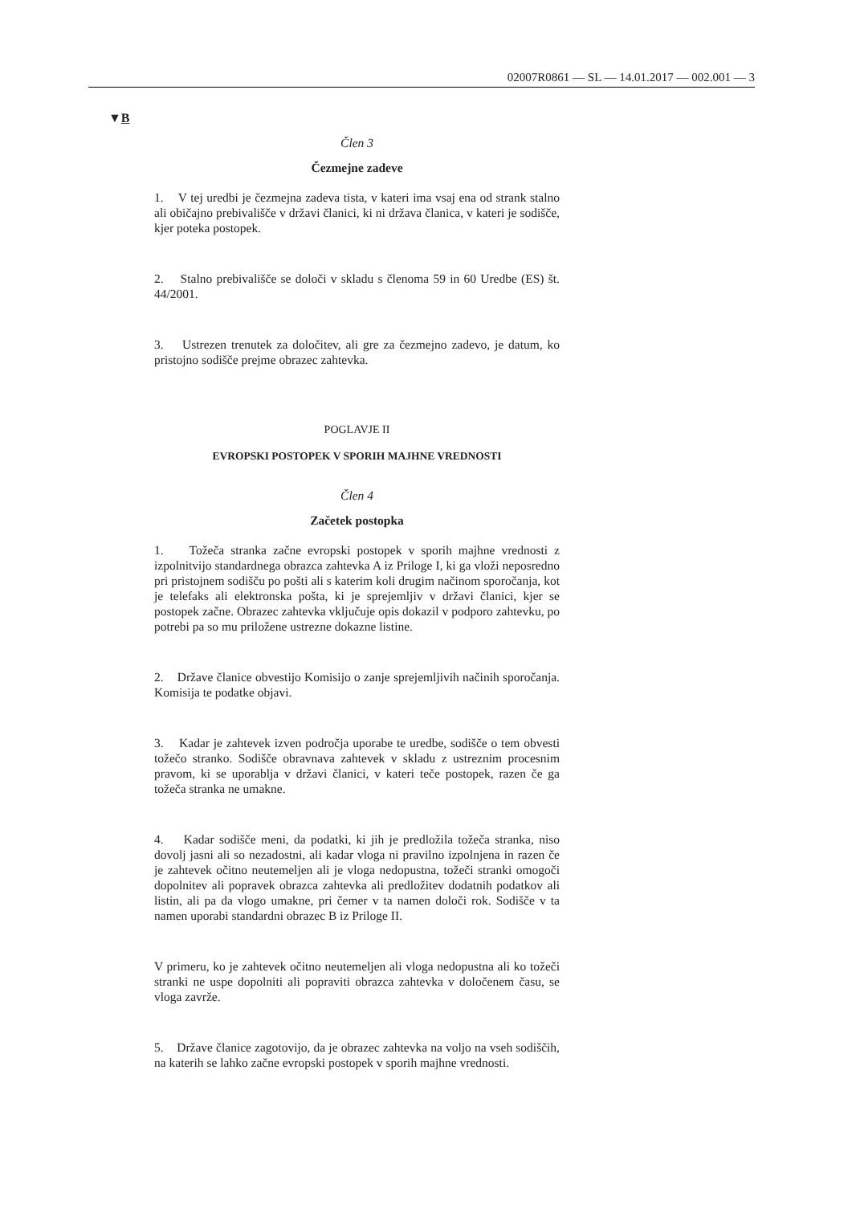02007R0861 — SL — 14.01.2017 — 002.001 — 3
▼B
Člen 3
Čezmejne zadeve
1. V tej uredbi je čezmejna zadeva tista, v kateri ima vsaj ena od strank stalno ali običajno prebivališče v državi članici, ki ni država članica, v kateri je sodišče, kjer poteka postopek.
2. Stalno prebivališče se določi v skladu s členoma 59 in 60 Uredbe (ES) št. 44/2001.
3. Ustrezen trenutek za določitev, ali gre za čezmejno zadevo, je datum, ko pristojno sodišče prejme obrazec zahtevka.
POGLAVJE II
EVROPSKI POSTOPEK V SPORIH MAJHNE VREDNOSTI
Člen 4
Začetek postopka
1. Tožeča stranka začne evropski postopek v sporih majhne vrednosti z izpolnitvijo standardnega obrazca zahtevka A iz Priloge I, ki ga vloži neposredno pri pristojnem sodišču po pošti ali s katerim koli drugim načinom sporočanja, kot je telefaks ali elektronska pošta, ki je sprejemljiv v državi članici, kjer se postopek začne. Obrazec zahtevka vključuje opis dokazil v podporo zahtevku, po potrebi pa so mu priložene ustrezne dokazne listine.
2. Države članice obvestijo Komisijo o zanje sprejemljivih načinih sporočanja. Komisija te podatke objavi.
3. Kadar je zahtevek izven področja uporabe te uredbe, sodišče o tem obvesti tožečo stranko. Sodišče obravnava zahtevek v skladu z ustreznim procesnim pravom, ki se uporablja v državi članici, v kateri teče postopek, razen če ga tožeča stranka ne umakne.
4. Kadar sodišče meni, da podatki, ki jih je predložila tožeča stranka, niso dovolj jasni ali so nezadostni, ali kadar vloga ni pravilno izpolnjena in razen če je zahtevek očitno neutemeljen ali je vloga nedopustna, tožeči stranki omogoči dopolnitev ali popravek obrazca zahtevka ali predložitev dodatnih podatkov ali listin, ali pa da vlogo umakne, pri čemer v ta namen določi rok. Sodišče v ta namen uporabi standardni obrazec B iz Priloge II.
V primeru, ko je zahtevek očitno neutemeljen ali vloga nedopustna ali ko tožeči stranki ne uspe dopolniti ali popraviti obrazca zahtevka v določenem času, se vloga zavrže.
5. Države članice zagotovijo, da je obrazec zahtevka na voljo na vseh sodiščih, na katerih se lahko začne evropski postopek v sporih majhne vrednosti.